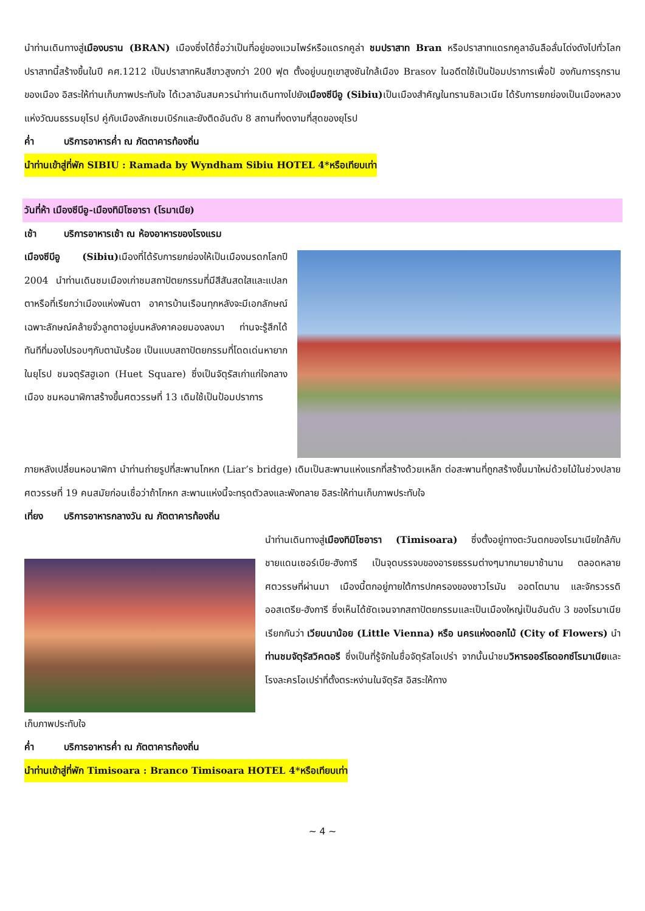นำท่านเดินทางสู่เมืองบราน (BRAN) เมืองซึ่งได้ชื่อว่าเป็นที่อยู่ของแวมไพร์หรือแดรกคูล่า ชมปราสาท Bran หรือปราสาทแดรกคูลาอันลือลั่นโด่งดังไปทั่วโลก ปราสาทนี้สร้างขึ้นในปี คศ.1212 เป็นปราสาทหินสีขาวสูงกว่า 200 ฟุต ตั้งอยู่บนภูเขาสูงชันใกล้เมือง Brasov ในอดีตใช้เป็นป้อมปราการเพื่อป้ องกันการรุกรานของเมือง อิสระให้ท่านเก็บภาพประทับใจ ได้เวลาอันสมควรนำท่านเดินทางไปยังเมืองซีบีอู (Sibiu) เป็นเมืองสำคัญในทรานซิลเวเนีย ได้รับการยกย่องเป็นเมืองหลวงแห่งวัฒนธรรมยุโรป คู่กับเมืองลักเซมเบิร์กและยังติดอันดับ 8 สถานที่งดงามที่สุดของยุโรป
ค่ำ บริการอาหารค่ำ ณ ภัตตาคารท้องถิ่น
นำท่านเข้าสู่ที่พัก SIBIU : Ramada by Wyndham Sibiu HOTEL 4*หรือเทียบเท่า
วันที่ห้า เมืองซีบีอู-เมืองทิมิโซอารา (โรมาเนีย)
เช้า บริการอาหารเช้า ณ ห้องอาหารของโรงแรม
เมืองซีบีอู (Sibiu) เมืองที่ได้รับการยกย่องให้เป็นเมืองมรดกโลกปี 2004 นำท่านเดินชมเมืองเก่าชมสถาปัตยกรรมที่มีสีสันสดใสและแปลกตาหรือที่เรียกว่าเมืองแห่งพันตา อาคารบ้านเรือนทุกหลังจะมีเอกลักษณ์เฉพาะลักษณ์คล้ายจั่วลูกตาอยู่บนหลังคาคอยมองลงมา ท่านจะรู้สึกได้ทันทีที่มองไปรอบๆกับตานับร้อย เป็นแบบสถาปัตยกรรมที่โดดเด่นหายากในยุโรป ชมจตุรัสฮูเอท (Huet Square) ซึ่งเป็นจัตุรัสเก่าแก่ใจกลางเมือง ชมหอนาฬิกาสร้างขึ้นศตวรรษที่ 13 เดิมใช้เป็นป้อมปราการ
ภายหลังเปลี่ยนหอนาฬิกา นำท่านถ่ายรูปที่สะพานโกหก (Liar’s bridge) เดิมเป็นสะพานแห่งแรกที่สร้างด้วยเหล็ก ต่อสะพานที่ถูกสร้างขึ้นมาใหม่ด้วยไม้ในช่วงปลายศตวรรษที่ 19 คนสมัยก่อนเชื่อว่าถ้าโกหก สะพานแห่งนี้จะทรุดตัวลงและพังทลาย อิสระให้ท่านเก็บภาพประทับใจ
เที่ยง บริการอาหารกลางวัน ณ ภัตตาคารท้องถิ่น
นำท่านเดินทางสู่เมืองทิมิโซอารา (Timisoara) ซึ่งตั้งอยู่ทางตะวันตกของโรมาเนียใกล้กับ ชายแดนเซอร์เบีย-ฮังการี เป็นจุดบรรจบของอารยธรรมต่างๆมากมายมาช้านาน ตลอดหลายศตวรรษที่ผ่านมา เมืองนี้ตกอยู่ภายใต้การปกครองของชาวโรมัน ออตโตมาน และจักรวรรดิออสเตรีย-ฮังการี ซึ่งเห็นได้ชัดเจนจากสถาปัตยกรรมและเป็นเมืองใหญ่เป็นอันดับ 3 ของโรมาเนีย เรียกกันว่า เวียนนาน้อย (Little Vienna) หรือ นครแห่งดอกไม้ (City of Flowers) นำท่านชมจัตุรัสวิคตอรี ซึ่งเป็นที่รู้จักในชื่อจัตุรัสโอเปร่า จากนั้นนำชมวิหารออร์โธดอกซ์โรมาเนียและโรงละครโอเปร่าที่ตั้งตระหง่านในจัตุรัส อิสระให้ทาง
เก็บภาพประทับใจ
ค่ำ บริการอาหารค่ำ ณ ภัตตาคารท้องถิ่น
นำท่านเข้าสู่ที่พัก Timisoara : Branco Timisoara HOTEL 4*หรือเทียบเท่า
~ 4 ~